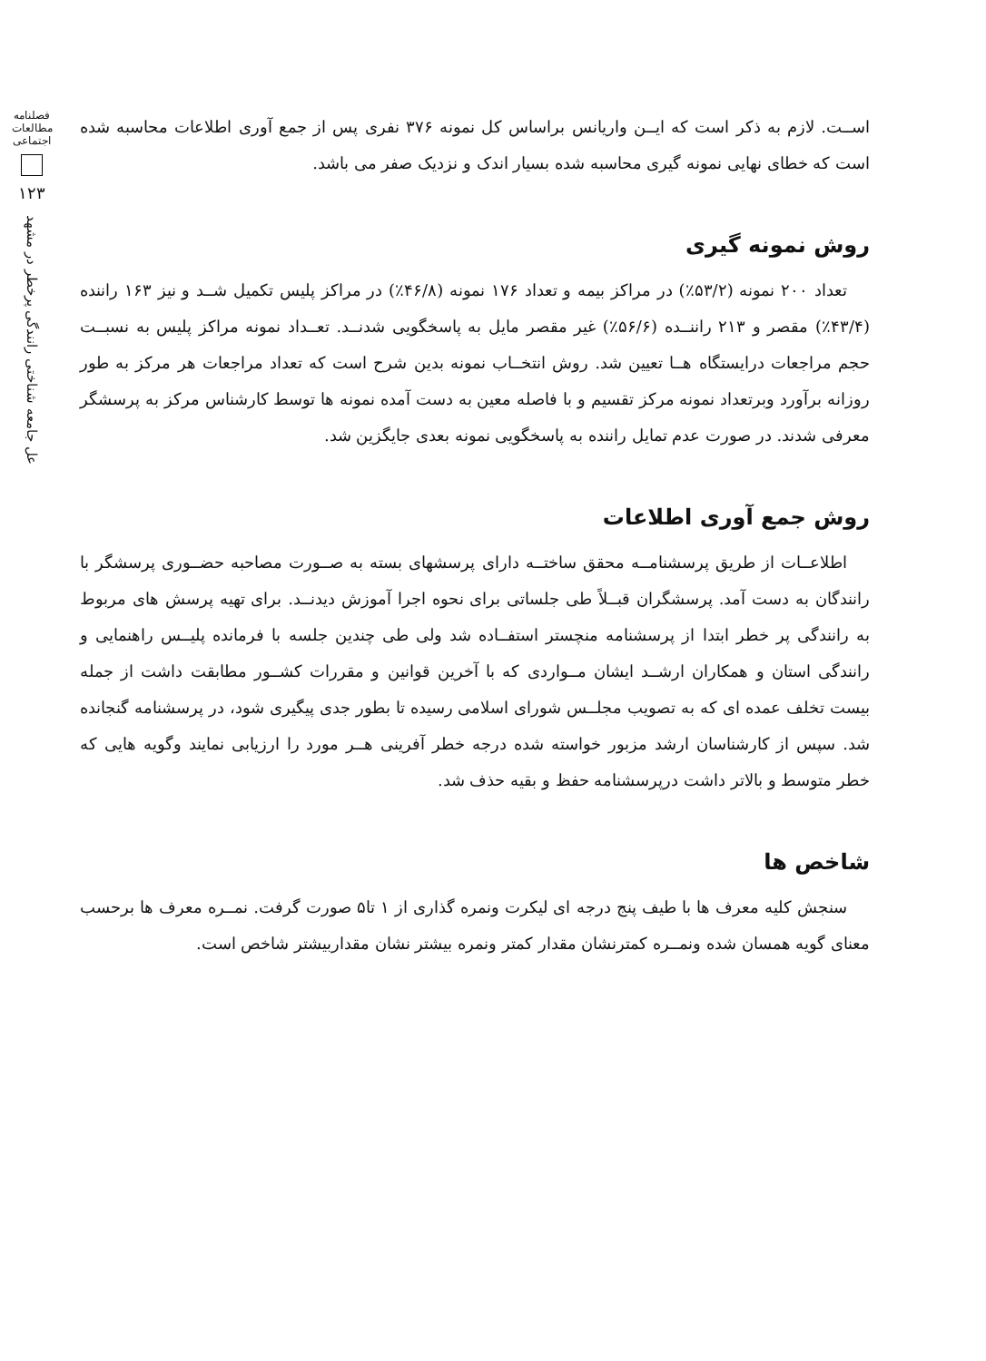فصلنامه مطالعات اجتماعی
۱۲۳
عل جامعه شناختی رانندگی پرخطر در مشهد
اســت. لازم به ذکر است که ایــن واریانس براساس کل نمونه ۳۷۶ نفری پس از جمع آوری اطلاعات محاسبه شده است که خطای نهایی نمونه گیری محاسبه شده بسیار اندک و نزدیک صفر می باشد.
روش نمونه گیری
تعداد ۲۰۰ نمونه (۵۳/۲٪) در مراکز بیمه و تعداد ۱۷۶ نمونه (۴۶/۸٪) در مراکز پلیس تکمیل شــد و نیز ۱۶۳ راننده (۴۳/۴٪) مقصر و ۲۱۳ راننــده (۵۶/۶٪) غیر مقصر مایل به پاسخگویی شدنــد. تعــداد نمونه مراکز پلیس به نسبــت حجم مراجعات درایستگاه هــا تعیین شد. روش انتخــاب نمونه بدین شرح است که تعداد مراجعات هر مرکز به طور روزانه برآورد وبرتعداد نمونه مرکز تقسیم و با فاصله معین به دست آمده نمونه ها توسط کارشناس مرکز به پرسشگر معرفی شدند. در صورت عدم تمایل راننده به پاسخگویی نمونه بعدی جایگزین شد.
روش جمع آوری اطلاعات
اطلاعــات از طریق پرسشنامــه محقق ساختــه دارای پرسشهای بسته به صــورت مصاحبه حضــوری پرسشگر با رانندگان به دست آمد. پرسشگران قبــلاً طی جلساتی برای نحوه اجرا آموزش دیدنــد. برای تهیه پرسش های مربوط به رانندگی پر خطر ابتدا از پرسشنامه منچستر استفــاده شد ولی طی چندین جلسه با فرمانده پلیــس راهنمایی و رانندگی استان و همکاران ارشــد ایشان مــواردی که با آخرین قوانین و مقررات کشــور مطابقت داشت از جمله بیست تخلف عمده ای که به تصویب مجلــس شورای اسلامی رسیده تا بطور جدی پیگیری شود، در پرسشنامه گنجانده شد. سپس از کارشناسان ارشد مزبور خواسته شده درجه خطر آفرینی هــر مورد را ارزیابی نمایند وگویه هایی که خطر متوسط و بالاتر داشت درپرسشنامه حفظ و بقیه حذف شد.
شاخص ها
سنجش کلیه معرف ها با طیف پنج درجه ای لیکرت ونمره گذاری از ۱ تا۵ صورت گرفت. نمــره معرف ها برحسب معنای گویه همسان شده ونمــره کمترنشان مقدار کمتر ونمره بیشتر نشان مقداربیشتر شاخص است.